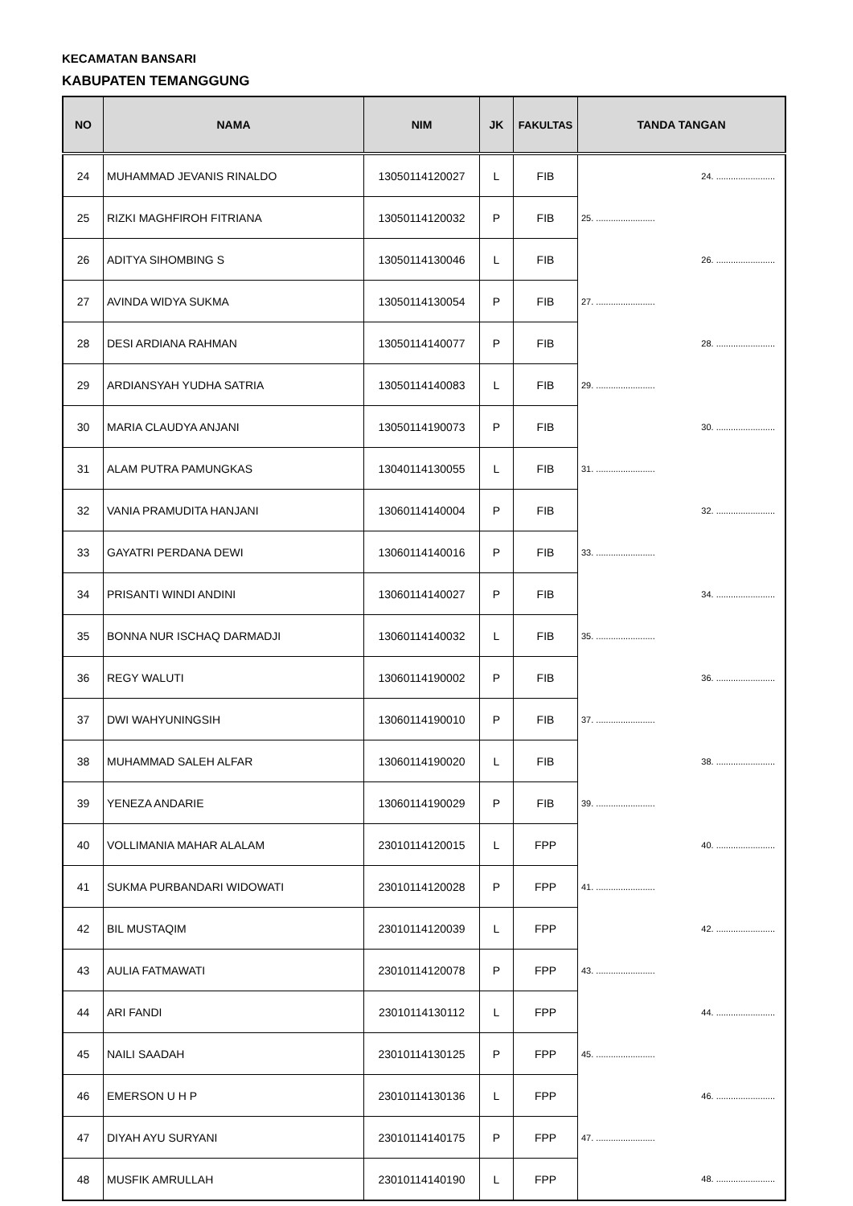KECAMATAN BANSARI
KABUPATEN TEMANGGUNG
| NO | NAMA | NIM | JK | FAKULTAS | TANDA TANGAN |
| --- | --- | --- | --- | --- | --- |
| 24 | MUHAMMAD JEVANIS RINALDO | 13050114120027 | L | FIB | 24. ........................ |
| 25 | RIZKI MAGHFIROH FITRIANA | 13050114120032 | P | FIB | 25. ........................ |
| 26 | ADITYA SIHOMBING S | 13050114130046 | L | FIB | 26. ........................ |
| 27 | AVINDA WIDYA SUKMA | 13050114130054 | P | FIB | 27. ........................ |
| 28 | DESI ARDIANA RAHMAN | 13050114140077 | P | FIB | 28. ........................ |
| 29 | ARDIANSYAH YUDHA SATRIA | 13050114140083 | L | FIB | 29. ........................ |
| 30 | MARIA CLAUDYA ANJANI | 13050114190073 | P | FIB | 30. ........................ |
| 31 | ALAM PUTRA PAMUNGKAS | 13040114130055 | L | FIB | 31. ........................ |
| 32 | VANIA PRAMUDITA HANJANI | 13060114140004 | P | FIB | 32. ........................ |
| 33 | GAYATRI PERDANA DEWI | 13060114140016 | P | FIB | 33. ........................ |
| 34 | PRISANTI WINDI ANDINI | 13060114140027 | P | FIB | 34. ........................ |
| 35 | BONNA NUR ISCHAQ DARMADJI | 13060114140032 | L | FIB | 35. ........................ |
| 36 | REGY WALUTI | 13060114190002 | P | FIB | 36. ........................ |
| 37 | DWI WAHYUNINGSIH | 13060114190010 | P | FIB | 37. ........................ |
| 38 | MUHAMMAD SALEH ALFAR | 13060114190020 | L | FIB | 38. ........................ |
| 39 | YENEZA ANDARIE | 13060114190029 | P | FIB | 39. ........................ |
| 40 | VOLLIMANIA MAHAR ALALAM | 23010114120015 | L | FPP | 40. ........................ |
| 41 | SUKMA PURBANDARI WIDOWATI | 23010114120028 | P | FPP | 41. ........................ |
| 42 | BIL MUSTAQIM | 23010114120039 | L | FPP | 42. ........................ |
| 43 | AULIA FATMAWATI | 23010114120078 | P | FPP | 43. ........................ |
| 44 | ARI FANDI | 23010114130112 | L | FPP | 44. ........................ |
| 45 | NAILI SAADAH | 23010114130125 | P | FPP | 45. ........................ |
| 46 | EMERSON U H P | 23010114130136 | L | FPP | 46. ........................ |
| 47 | DIYAH AYU SURYANI | 23010114140175 | P | FPP | 47. ........................ |
| 48 | MUSFIK AMRULLAH | 23010114140190 | L | FPP | 48. ........................ |